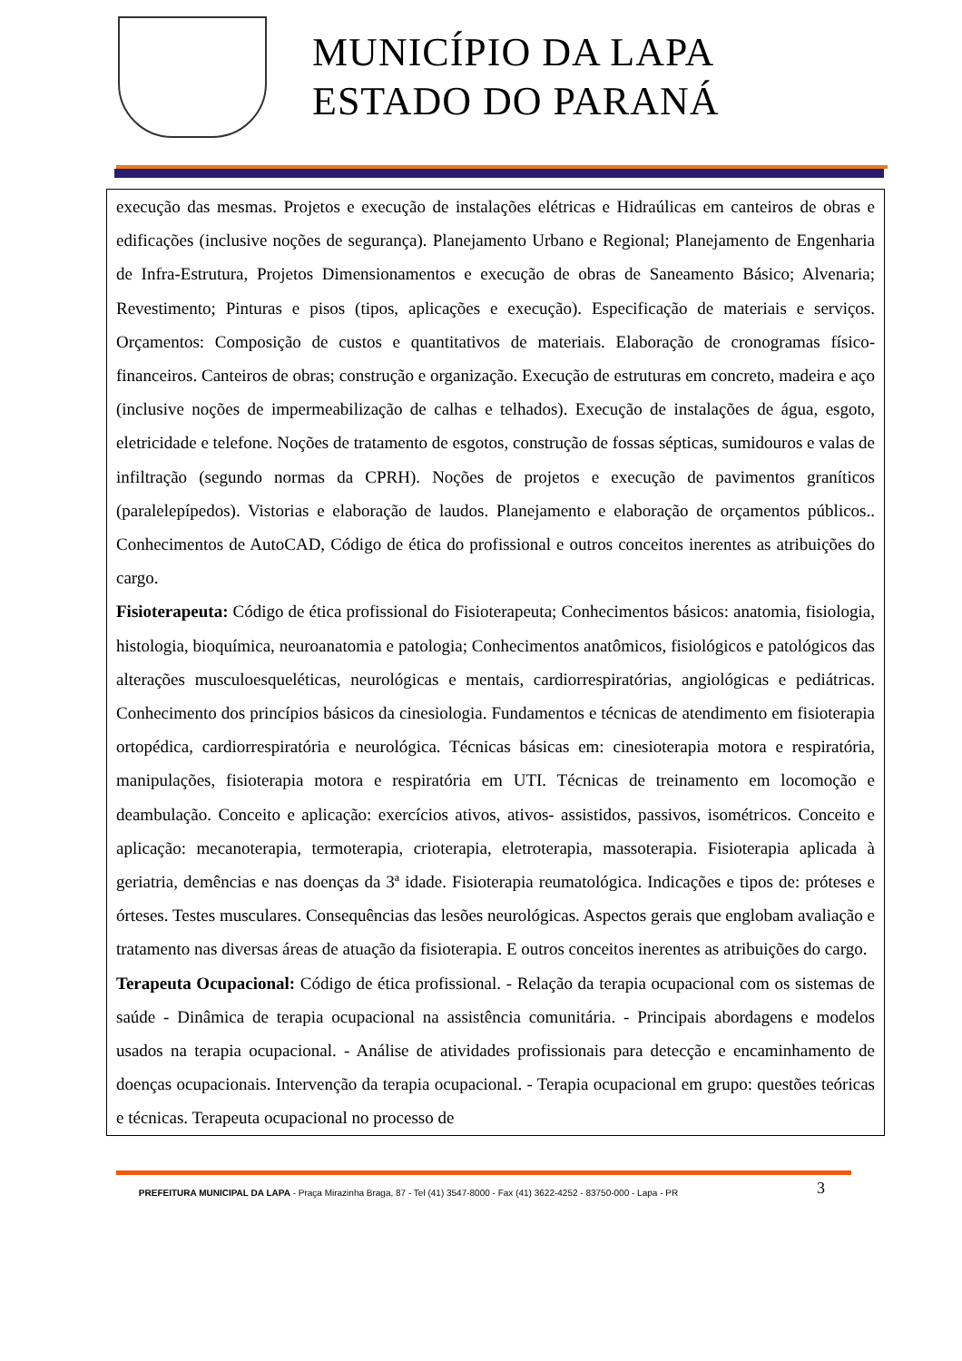MUNICÍPIO DA LAPA
ESTADO DO PARANÁ
execução das mesmas. Projetos e execução de instalações elétricas e Hidraúlicas em canteiros de obras e edificações (inclusive noções de segurança). Planejamento Urbano e Regional; Planejamento de Engenharia de Infra-Estrutura, Projetos Dimensionamentos e execução de obras de Saneamento Básico; Alvenaria; Revestimento; Pinturas e pisos (tipos, aplicações e execução). Especificação de materiais e serviços. Orçamentos: Composição de custos e quantitativos de materiais. Elaboração de cronogramas físico-financeiros. Canteiros de obras; construção e organização. Execução de estruturas em concreto, madeira e aço (inclusive noções de impermeabilização de calhas e telhados). Execução de instalações de água, esgoto, eletricidade e telefone. Noções de tratamento de esgotos, construção de fossas sépticas, sumidouros e valas de infiltração (segundo normas da CPRH). Noções de projetos e execução de pavimentos graníticos (paralelepípedos). Vistorias e elaboração de laudos. Planejamento e elaboração de orçamentos públicos.. Conhecimentos de AutoCAD, Código de ética do profissional e outros conceitos inerentes as atribuições do cargo.
Fisioterapeuta: Código de ética profissional do Fisioterapeuta; Conhecimentos básicos: anatomia, fisiologia, histologia, bioquímica, neuroanatomia e patologia; Conhecimentos anatômicos, fisiológicos e patológicos das alterações musculoesqueléticas, neurológicas e mentais, cardiorrespiratórias, angiológicas e pediátricas. Conhecimento dos princípios básicos da cinesiologia. Fundamentos e técnicas de atendimento em fisioterapia ortopédica, cardiorrespiratória e neurológica. Técnicas básicas em: cinesioterapia motora e respiratória, manipulações, fisioterapia motora e respiratória em UTI. Técnicas de treinamento em locomoção e deambulação. Conceito e aplicação: exercícios ativos, ativos- assistidos, passivos, isométricos. Conceito e aplicação: mecanoterapia, termoterapia, crioterapia, eletroterapia, massoterapia. Fisioterapia aplicada à geriatria, demências e nas doenças da 3ª idade. Fisioterapia reumatológica. Indicações e tipos de: próteses e órteses. Testes musculares. Consequências das lesões neurológicas. Aspectos gerais que englobam avaliação e tratamento nas diversas áreas de atuação da fisioterapia. E outros conceitos inerentes as atribuições do cargo.
Terapeuta Ocupacional: Código de ética profissional. - Relação da terapia ocupacional com os sistemas de saúde - Dinâmica de terapia ocupacional na assistência comunitária. - Principais abordagens e modelos usados na terapia ocupacional. - Análise de atividades profissionais para detecção e encaminhamento de doenças ocupacionais. Intervenção da terapia ocupacional. - Terapia ocupacional em grupo: questões teóricas e técnicas. Terapeuta ocupacional no processo de
PREFEITURA MUNICIPAL DA LAPA - Praça Mirazinha Braga, 87 - Tel (41) 3547-8000 - Fax (41) 3622-4252 - 83750-000 - Lapa - PR
3